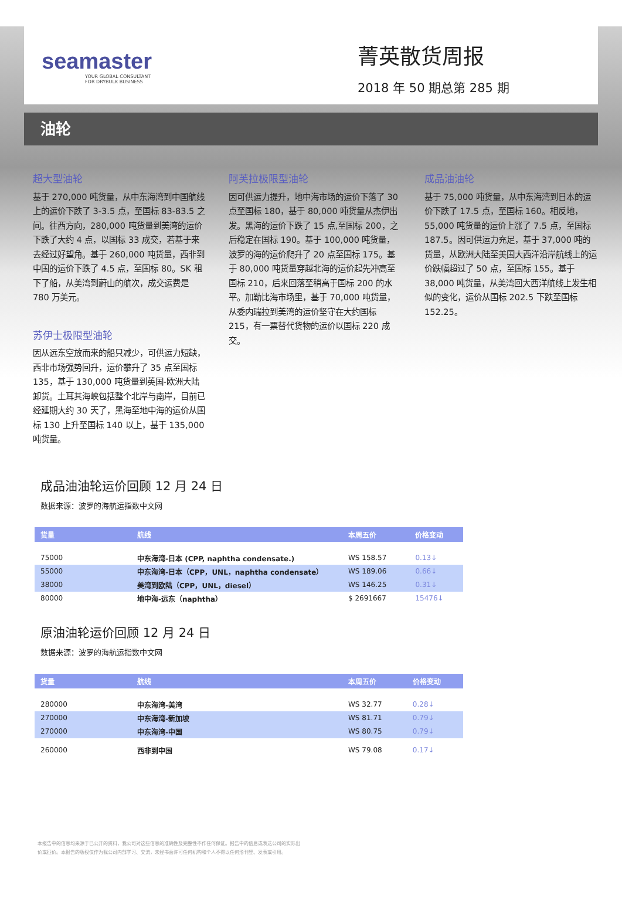seamaster
YOUR GLOBAL CONSULTANT
FOR DRYBULK BUSINESS
菁英散货周报
2018 年 50 期总第 285 期
油轮
超大型油轮
基于 270,000 吨货量，从中东海湾到中国航线上的运价下跌了 3-3.5 点，至国标 83-83.5 之间。往西方向，280,000 吨货量到美湾的运价下跌了大约 4 点，以国标 33 成交，若基于来去经过好望角。基于 260,000 吨货量，西非到中国的运价下跌了 4.5 点，至国标 80。SK 租下了船，从美湾到蔚山的航次，成交运费是 780 万美元。
苏伊士极限型油轮
因从远东空放而来的船只减少，可供运力短缺，西非市场强势回升，运价攀升了 35 点至国标 135，基于 130,000 吨货量到英国-欧洲大陆卸货。土耳其海峡包括整个北岸与南岸，目前已经延期大约 30 天了，黑海至地中海的运价从国标 130 上升至国标 140 以上，基于 135,000 吨货量。
阿芙拉极限型油轮
因可供运力提升，地中海市场的运价下落了 30 点至国标 180，基于 80,000 吨货量从杰伊出发。黑海的运价下跌了 15 点,至国标 200，之后稳定在国标 190。基于 100,000 吨货量，波罗的海的运价爬升了 20 点至国标 175。基于 80,000 吨货量穿越北海的运价起先冲高至国标 210，后来回落至稍高于国标 200 的水平。加勒比海市场里，基于 70,000 吨货量，从委内瑞拉到美湾的运价坚守在大约国标 215，有一票替代货物的运价以国标 220 成交。
成品油油轮
基于 75,000 吨货量，从中东海湾到日本的运价下跌了 17.5 点，至国标 160。相反地，55,000 吨货量的运价上涨了 7.5 点，至国标 187.5。因可供运力充足，基于 37,000 吨的货量，从欧洲大陆至美国大西洋沿岸航线上的运价跌幅超过了 50 点，至国标 155。基于 38,000 吨货量，从美湾回大西洋航线上发生相似的变化，运价从国标 202.5 下跌至国标 152.25。
成品油油轮运价回顾 12 月 24 日
数据来源：波罗的海航运指数中文网
| 货量 | 航线 | 本周五价 | 价格变动 |
| --- | --- | --- | --- |
| 75000 | 中东海湾-日本 (CPP, naphtha condensate.) | WS 158.57 | 0.13↓ |
| 55000 | 中东海湾-日本（CPP，UNL，naphtha condensate） | WS 189.06 | 0.66↓ |
| 38000 | 美湾到欧陆（CPP，UNL，diesel） | WS 146.25 | 0.31↓ |
| 80000 | 地中海-远东（naphtha） | $ 2691667 | 15476↓ |
原油油轮运价回顾 12 月 24 日
数据来源：波罗的海航运指数中文网
| 货量 | 航线 | 本周五价 | 价格变动 |
| --- | --- | --- | --- |
| 280000 | 中东海湾-美湾 | WS 32.77 | 0.28↓ |
| 270000 | 中东海湾-新加坡 | WS 81.71 | 0.79↓ |
| 270000 | 中东海湾-中国 | WS 80.75 | 0.79↓ |
| 260000 | 西非到中国 | WS 79.08 | 0.17↓ |
本报告中的信息均来源于已公开的资料，我公司对这些信息的准确性及完整性不作任何保证。报告中的信息或表达公司的实际出价或征价。本报告的版权仅作为我公司内部学习、交流，未经书面许可任何机构和个人不得以任何形刊登、发表或引用。